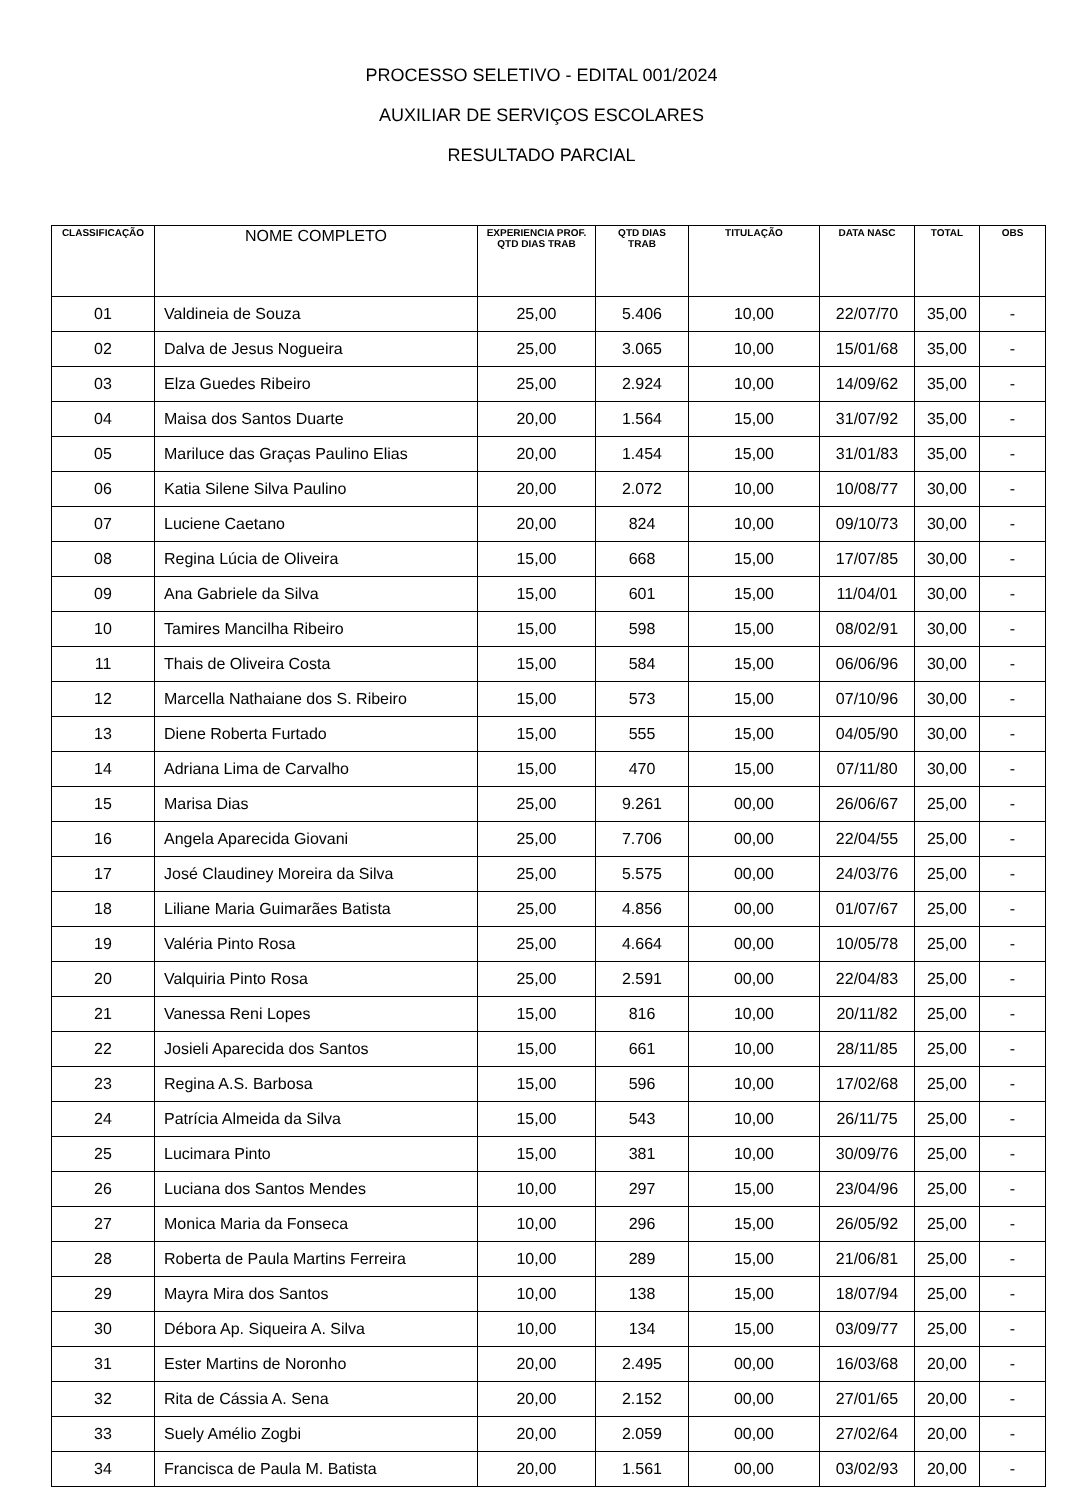PROCESSO SELETIVO - EDITAL 001/2024
AUXILIAR DE SERVIÇOS ESCOLARES
RESULTADO PARCIAL
| CLASSIFICAÇÃO | NOME COMPLETO | EXPERIENCIA PROF. QTD DIAS TRAB | QTD DIAS TRAB | TITULAÇÃO | DATA NASC | TOTAL | OBS |
| --- | --- | --- | --- | --- | --- | --- | --- |
| 01 | Valdineia de Souza | 25,00 | 5.406 | 10,00 | 22/07/70 | 35,00 | - |
| 02 | Dalva de Jesus Nogueira | 25,00 | 3.065 | 10,00 | 15/01/68 | 35,00 | - |
| 03 | Elza Guedes Ribeiro | 25,00 | 2.924 | 10,00 | 14/09/62 | 35,00 | - |
| 04 | Maisa dos Santos Duarte | 20,00 | 1.564 | 15,00 | 31/07/92 | 35,00 | - |
| 05 | Mariluce das Graças Paulino Elias | 20,00 | 1.454 | 15,00 | 31/01/83 | 35,00 | - |
| 06 | Katia Silene Silva Paulino | 20,00 | 2.072 | 10,00 | 10/08/77 | 30,00 | - |
| 07 | Luciene Caetano | 20,00 | 824 | 10,00 | 09/10/73 | 30,00 | - |
| 08 | Regina Lúcia de Oliveira | 15,00 | 668 | 15,00 | 17/07/85 | 30,00 | - |
| 09 | Ana Gabriele da Silva | 15,00 | 601 | 15,00 | 11/04/01 | 30,00 | - |
| 10 | Tamires Mancilha Ribeiro | 15,00 | 598 | 15,00 | 08/02/91 | 30,00 | - |
| 11 | Thais de Oliveira Costa | 15,00 | 584 | 15,00 | 06/06/96 | 30,00 | - |
| 12 | Marcella Nathaiane dos S. Ribeiro | 15,00 | 573 | 15,00 | 07/10/96 | 30,00 | - |
| 13 | Diene Roberta Furtado | 15,00 | 555 | 15,00 | 04/05/90 | 30,00 | - |
| 14 | Adriana Lima de Carvalho | 15,00 | 470 | 15,00 | 07/11/80 | 30,00 | - |
| 15 | Marisa Dias | 25,00 | 9.261 | 00,00 | 26/06/67 | 25,00 | - |
| 16 | Angela Aparecida Giovani | 25,00 | 7.706 | 00,00 | 22/04/55 | 25,00 | - |
| 17 | José Claudiney Moreira da Silva | 25,00 | 5.575 | 00,00 | 24/03/76 | 25,00 | - |
| 18 | Liliane Maria Guimarães Batista | 25,00 | 4.856 | 00,00 | 01/07/67 | 25,00 | - |
| 19 | Valéria Pinto Rosa | 25,00 | 4.664 | 00,00 | 10/05/78 | 25,00 | - |
| 20 | Valquiria Pinto Rosa | 25,00 | 2.591 | 00,00 | 22/04/83 | 25,00 | - |
| 21 | Vanessa Reni Lopes | 15,00 | 816 | 10,00 | 20/11/82 | 25,00 | - |
| 22 | Josieli Aparecida dos Santos | 15,00 | 661 | 10,00 | 28/11/85 | 25,00 | - |
| 23 | Regina A.S. Barbosa | 15,00 | 596 | 10,00 | 17/02/68 | 25,00 | - |
| 24 | Patrícia Almeida da Silva | 15,00 | 543 | 10,00 | 26/11/75 | 25,00 | - |
| 25 | Lucimara Pinto | 15,00 | 381 | 10,00 | 30/09/76 | 25,00 | - |
| 26 | Luciana dos Santos Mendes | 10,00 | 297 | 15,00 | 23/04/96 | 25,00 | - |
| 27 | Monica Maria da Fonseca | 10,00 | 296 | 15,00 | 26/05/92 | 25,00 | - |
| 28 | Roberta de Paula Martins Ferreira | 10,00 | 289 | 15,00 | 21/06/81 | 25,00 | - |
| 29 | Mayra Mira dos Santos | 10,00 | 138 | 15,00 | 18/07/94 | 25,00 | - |
| 30 | Débora Ap. Siqueira A. Silva | 10,00 | 134 | 15,00 | 03/09/77 | 25,00 | - |
| 31 | Ester Martins de Noronho | 20,00 | 2.495 | 00,00 | 16/03/68 | 20,00 | - |
| 32 | Rita de Cássia A. Sena | 20,00 | 2.152 | 00,00 | 27/01/65 | 20,00 | - |
| 33 | Suely Amélio Zogbi | 20,00 | 2.059 | 00,00 | 27/02/64 | 20,00 | - |
| 34 | Francisca de Paula M. Batista | 20,00 | 1.561 | 00,00 | 03/02/93 | 20,00 | - |